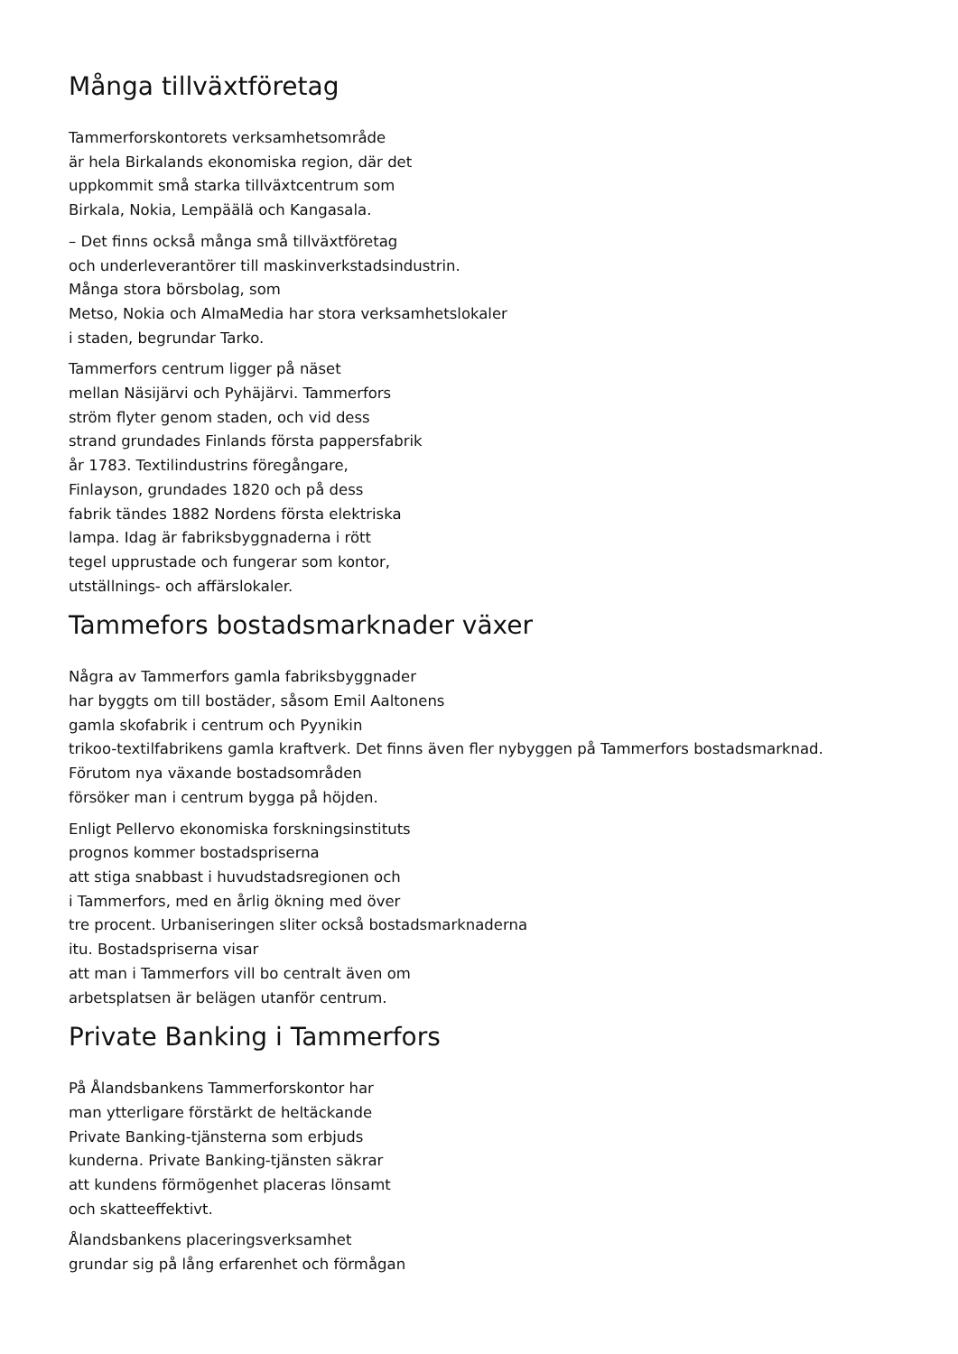Många tillväxtföretag
Tammerforskontorets verksamhetsområde
är hela Birkalands ekonomiska region, där det
uppkommit små starka tillväxtcentrum som
Birkala, Nokia, Lempäälä och Kangasala.
– Det finns också många små tillväxtföretag
och underleverantörer till maskinverkstadsindustrin.
Många stora börsbolag, som
Metso, Nokia och AlmaMedia har stora verksamhetslokaler
i staden, begrundar Tarko.
Tammerfors centrum ligger på näset
mellan Näsijärvi och Pyhäjärvi. Tammerfors
ström flyter genom staden, och vid dess
strand grundades Finlands första pappersfabrik
år 1783. Textilindustrins föregångare,
Finlayson, grundades 1820 och på dess
fabrik tändes 1882 Nordens första elektriska
lampa. Idag är fabriksbyggnaderna i rött
tegel upprustade och fungerar som kontor,
utställnings- och affärslokaler.
Tammefors bostadsmarknader växer
Några av Tammerfors gamla fabriksbyggnader
har byggts om till bostäder, såsom Emil Aaltonens
gamla skofabrik i centrum och Pyynikin
trikoo-textilfabrikens gamla kraftverk. Det finns även fler nybyggen på Tammerfors bostadsmarknad.
Förutom nya växande bostadsområden
försöker man i centrum bygga på höjden.
Enligt Pellervo ekonomiska forskningsinstituts
prognos kommer bostadspriserna
att stiga snabbast i huvudstadsregionen och
i Tammerfors, med en årlig ökning med över
tre procent. Urbaniseringen sliter också bostadsmarknaderna
itu. Bostadspriserna visar
att man i Tammerfors vill bo centralt även om
arbetsplatsen är belägen utanför centrum.
Private Banking i Tammerfors
På Ålandsbankens Tammerforskontor har
man ytterligare förstärkt de heltäckande
Private Banking-tjänsterna som erbjuds
kunderna. Private Banking-tjänsten säkrar
att kundens förmögenhet placeras lönsamt
och skatteeffektivt.
Ålandsbankens placeringsverksamhet
grundar sig på lång erfarenhet och förmågan